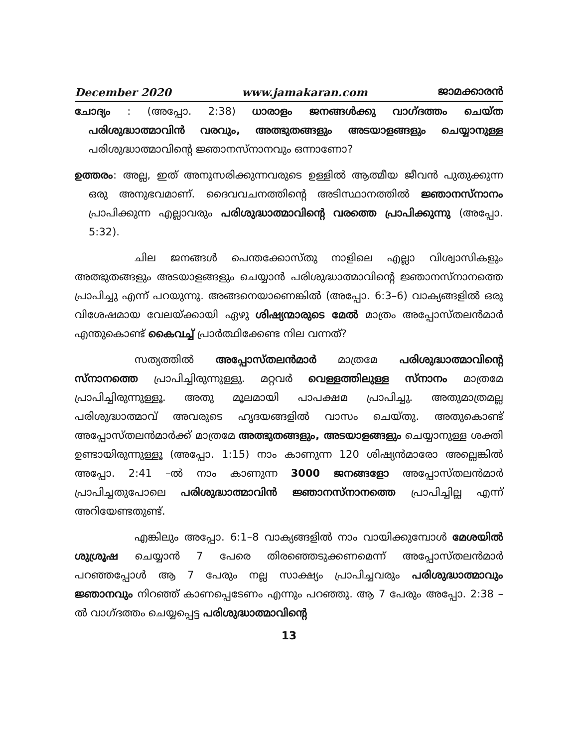December 2020 www.jamakaran.com ജാമക്കാരൻ
ചോദ്യം : (അപ്പോ. 2:38) ധാരാളം ജനങ്ങൾക്കു വാഗ്ദത്തം ചെയ്ത പരിശുദ്ധാത്മാവിൻ വരവും, അത്ഭുതങ്ങളും അടയാളങ്ങളും ചെയ്യാനുള്ള പരിശുദ്ധാത്മാവിന്റെ ജ്ഞാനസ്നാനവും ഒന്നാണോ?
ഉത്തരം: അല്ല, ഇത് അനുസരിക്കുന്നവരുടെ ഉള്ളിൽ ആത്മീയ ജീവൻ പുതുക്കുന്ന ഒരു അനുഭവമാണ്. ദൈവവചനത്തിന്റെ അടിസ്ഥാനത്തിൽ ജ്ഞാനസ്നാനം പ്രാപിക്കുന്ന എല്ലാവരും പരിശുദ്ധാത്മാവിന്റെ വരത്തെ പ്രാപിക്കുന്നു (അപ്പോ. 5:32).
ചില ജനങ്ങൾ പെന്തക്കോസ്തു നാളിലെ എല്ലാ വിശ്വാസികളും അത്ഭുതങ്ങളും അടയാളങ്ങളും ചെയ്യാൻ പരിശുദ്ധാത്മാവിന്റെ ജ്ഞാനസ്നാനത്തെ പ്രാപിച്ചു എന്ന് പറയുന്നു. അങ്ങനെയാണെങ്കിൽ (അപ്പോ. 6:3–6) വാക്യങ്ങളിൽ ഒരു വിശേഷമായ വേലയ്ക്കായി ഏഴു ശിഷ്യന്മാരുടെ മേൽ മാത്രം അപ്പോസ്തലൻമാർ എന്തുകൊണ്ട് കൈവച്ച് പ്രാർത്ഥിക്കേണ്ട നില വന്നത്?
സത്യത്തിൽ അപ്പോസ്തലൻമാർ മാത്രമേ പരിശുദ്ധാത്മാവിന്റെ സ്നാനത്തെ പ്രാപിച്ചിരുന്നുള്ളു. മറ്റവർ വെള്ളത്തിലുള്ള സ്നാനം മാത്രമേ പ്രാപിച്ചിരുന്നുള്ളൂ. അതു മൂലമായി പാപക്ഷമ പ്രാപിച്ചു. അതുമാത്രമല്ല പരിശുദ്ധാത്മാവ് അവരുടെ ഹൃദയങ്ങളിൽ വാസം ചെയ്തു. അതുകൊണ്ട് അപ്പോസ്തലൻമാർക്ക് മാത്രമേ അത്ഭുതങ്ങളും, അടയാളങ്ങളും ചെയ്യാനുള്ള ശക്തി ഉണ്ടായിരുന്നുള്ളൂ (അപ്പോ. 1:15) നാം കാണുന്ന 120 ശിഷ്യൻമാരോ അല്ലെങ്കിൽ അപ്പോ. 2:41 –ൽ നാം കാണുന്ന 3000 ജനങ്ങളോ അപ്പോസ്തലൻമാർ പ്രാപിച്ചതുപോലെ പരിശുദ്ധാത്മാവിൻ ജ്ഞാനസ്നാനത്തെ പ്രാപിച്ചില്ല എന്ന് അറിയേണ്ടതുണ്ട്.
എങ്കിലും അപ്പോ. 6:1–8 വാക്യങ്ങളിൽ നാം വായിക്കുമ്പോൾ മേശയിൽ ശുശ്രൂഷ ചെയ്യാൻ 7 പേരെ തിരഞ്ഞെടുക്കണമെന്ന് അപ്പോസ്തലൻമാർ പറഞ്ഞപ്പോൾ ആ 7 പേരും നല്ല സാക്ഷ്യം പ്രാപിച്ചവരും പരിശുദ്ധാത്മാവും ജ്ഞാനവും നിറഞ്ഞ് കാണപ്പെടേണം എന്നും പറഞ്ഞു. ആ 7 പേരും അപ്പോ. 2:38 –ൽ വാഗ്ദത്തം ചെയ്യപ്പെട്ട പരിശുദ്ധാത്മാവിന്റെ
13